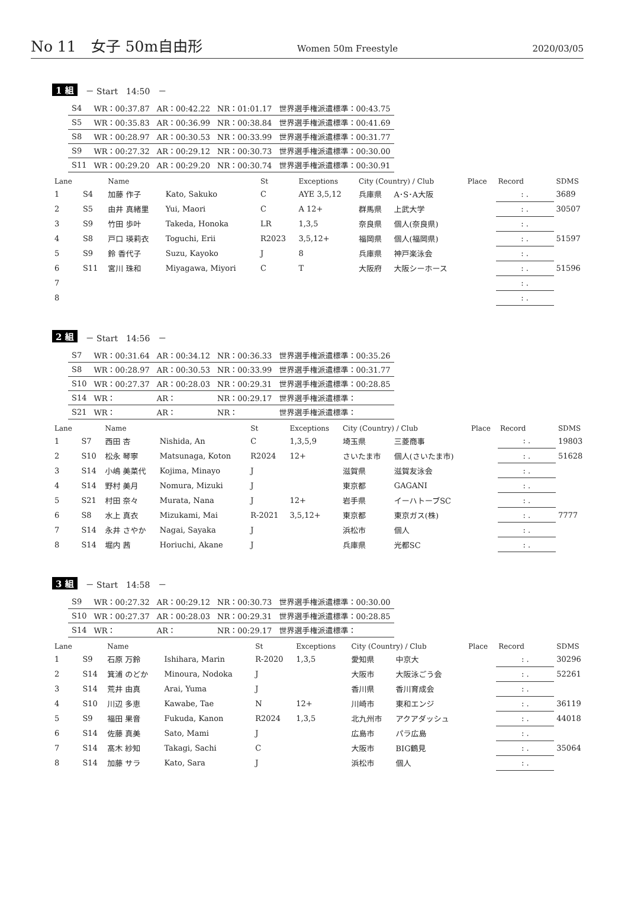No 11　女子 50m自由形 Women 50m Freestyle 2020/03/05
1 組 － Start　14:50　－
| S4 | WR：00:37.87 | AR：00:42.22 | NR：01:01.17 | 世界選手権派遣標準：00:43.75 |
| S5 | WR：00:35.83 | AR：00:36.99 | NR：00:38.84 | 世界選手権派遣標準：00:41.69 |
| S8 | WR：00:28.97 | AR：00:30.53 | NR：00:33.99 | 世界選手権派遣標準：00:31.77 |
| S9 | WR：00:27.32 | AR：00:29.12 | NR：00:30.73 | 世界選手権派遣標準：00:30.00 |
| S11 | WR：00:29.20 | AR：00:29.20 | NR：00:30.74 | 世界選手権派遣標準：00:30.91 |
| Lane | | Name | | St | Exceptions | City (Country) / Club | | Place | Record | SDMS |
| --- | --- | --- | --- | --- | --- | --- | --- | --- | --- | --- |
| 1 | S4 | 加藤 作子 | Kato, Sakuko | C | AYE 3,5,12 | 兵庫県 | A･S･A大阪 | | : . | 3689 |
| 2 | S5 | 由井 真緒里 | Yui, Maori | C | A 12+ | 群馬県 | 上武大学 | | : . | 30507 |
| 3 | S9 | 竹田 歩叶 | Takeda, Honoka | LR | 1,3,5 | 奈良県 | 個人(奈良県) | | : . | |
| 4 | S8 | 戸口 瑛莉衣 | Toguchi, Erii | R2023 | 3,5,12+ | 福岡県 | 個人(福岡県) | | : . | 51597 |
| 5 | S9 | 鈴 香代子 | Suzu, Kayoko | J | 8 | 兵庫県 | 神戸楽泳会 | | : . | |
| 6 | S11 | 宮川 珠和 | Miyagawa, Miyori | C | T | 大阪府 | 大阪シーホース | | : . | 51596 |
| 7 | | | | | | | | | : . | |
| 8 | | | | | | | | | : . | |
2 組 － Start　14:56　－
| S7 | WR：00:31.64 | AR：00:34.12 | NR：00:36.33 | 世界選手権派遣標準：00:35.26 |
| S8 | WR：00:28.97 | AR：00:30.53 | NR：00:33.99 | 世界選手権派遣標準：00:31.77 |
| S10 | WR：00:27.37 | AR：00:28.03 | NR：00:29.31 | 世界選手権派遣標準：00:28.85 |
| S14 | WR： | AR： | NR：00:29.17 | 世界選手権派遣標準： |
| S21 | WR： | AR： | NR： | 世界選手権派遣標準： |
| Lane | | Name | | St | Exceptions | City (Country) / Club | | Place | Record | SDMS |
| --- | --- | --- | --- | --- | --- | --- | --- | --- | --- | --- |
| 1 | S7 | 西田 杏 | Nishida, An | C | 1,3,5,9 | 埼玉県 | 三菱商事 | | : . | 19803 |
| 2 | S10 | 松永 琴寧 | Matsunaga, Koton | R2024 | 12+ | さいたま市 | 個人(さいたま市) | | : . | 51628 |
| 3 | S14 | 小嶋 美菜代 | Kojima, Minayo | J | | 滋賀県 | 滋賀友泳会 | | : . | |
| 4 | S14 | 野村 美月 | Nomura, Mizuki | J | | 東京都 | GAGANI | | : . | |
| 5 | S21 | 村田 奈々 | Murata, Nana | J | 12+ | 岩手県 | イーハトーブSC | | : . | |
| 6 | S8 | 水上 真衣 | Mizukami, Mai | R-2021 | 3,5,12+ | 東京都 | 東京ガス(株) | | : . | 7777 |
| 7 | S14 | 永井 さやか | Nagai, Sayaka | J | | 浜松市 | 個人 | | : . | |
| 8 | S14 | 堀内 茜 | Horiuchi, Akane | J | | 兵庫県 | 光都SC | | : . | |
3 組 － Start　14:58　－
| S9 | WR：00:27.32 | AR：00:29.12 | NR：00:30.73 | 世界選手権派遣標準：00:30.00 |
| S10 | WR：00:27.37 | AR：00:28.03 | NR：00:29.31 | 世界選手権派遣標準：00:28.85 |
| S14 | WR： | AR： | NR：00:29.17 | 世界選手権派遣標準： |
| Lane | | Name | | St | Exceptions | City (Country) / Club | | Place | Record | SDMS |
| --- | --- | --- | --- | --- | --- | --- | --- | --- | --- | --- |
| 1 | S9 | 石原 万鈴 | Ishihara, Marin | R-2020 | 1,3,5 | 愛知県 | 中京大 | | : . | 30296 |
| 2 | S14 | 箕浦 のどか | Minoura, Nodoka | J | | 大阪市 | 大阪泳ごう会 | | : . | 52261 |
| 3 | S14 | 荒井 由真 | Arai, Yuma | J | | 香川県 | 香川育成会 | | : . | |
| 4 | S10 | 川辺 多恵 | Kawabe, Tae | N | 12+ | 川崎市 | 東和エンジ | | : . | 36119 |
| 5 | S9 | 福田 果音 | Fukuda, Kanon | R2024 | 1,3,5 | 北九州市 | アクアダッシュ | | : . | 44018 |
| 6 | S14 | 佐藤 真美 | Sato, Mami | J | | 広島市 | パラ広島 | | : . | |
| 7 | S14 | 髙木 紗知 | Takagi, Sachi | C | | 大阪市 | BIG鶴見 | | : . | 35064 |
| 8 | S14 | 加藤 サラ | Kato, Sara | J | | 浜松市 | 個人 | | : . | |